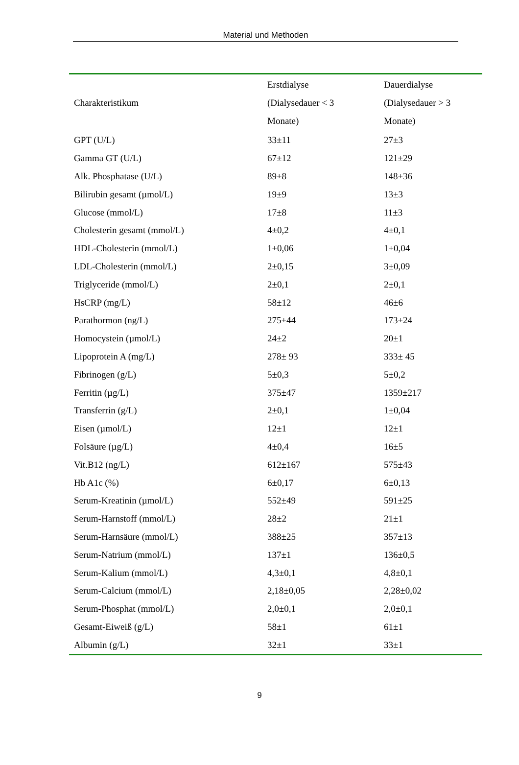Material und Methoden
| Charakteristikum | Erstdialyse (Dialysedauer < 3 Monate) | Dauerdialyse (Dialysedauer > 3 Monate) |
| --- | --- | --- |
| GPT (U/L) | 33±11 | 27±3 |
| Gamma GT (U/L) | 67±12 | 121±29 |
| Alk. Phosphatase (U/L) | 89±8 | 148±36 |
| Bilirubin gesamt (µmol/L) | 19±9 | 13±3 |
| Glucose (mmol/L) | 17±8 | 11±3 |
| Cholesterin gesamt (mmol/L) | 4±0,2 | 4±0,1 |
| HDL-Cholesterin (mmol/L) | 1±0,06 | 1±0,04 |
| LDL-Cholesterin (mmol/L) | 2±0,15 | 3±0,09 |
| Triglyceride (mmol/L) | 2±0,1 | 2±0,1 |
| HsCRP (mg/L) | 58±12 | 46±6 |
| Parathormon (ng/L) | 275±44 | 173±24 |
| Homocystein (µmol/L) | 24±2 | 20±1 |
| Lipoprotein A (mg/L) | 278± 93 | 333± 45 |
| Fibrinogen (g/L) | 5±0,3 | 5±0,2 |
| Ferritin (µg/L) | 375±47 | 1359±217 |
| Transferrin (g/L) | 2±0,1 | 1±0,04 |
| Eisen (µmol/L) | 12±1 | 12±1 |
| Folsäure (µg/L) | 4±0,4 | 16±5 |
| Vit.B12 (ng/L) | 612±167 | 575±43 |
| Hb A1c (%) | 6±0,17 | 6±0,13 |
| Serum-Kreatinin (µmol/L) | 552±49 | 591±25 |
| Serum-Harnstoff (mmol/L) | 28±2 | 21±1 |
| Serum-Harnsäure (mmol/L) | 388±25 | 357±13 |
| Serum-Natrium (mmol/L) | 137±1 | 136±0,5 |
| Serum-Kalium (mmol/L) | 4,3±0,1 | 4,8±0,1 |
| Serum-Calcium (mmol/L) | 2,18±0,05 | 2,28±0,02 |
| Serum-Phosphat (mmol/L) | 2,0±0,1 | 2,0±0,1 |
| Gesamt-Eiweiß (g/L) | 58±1 | 61±1 |
| Albumin (g/L) | 32±1 | 33±1 |
9